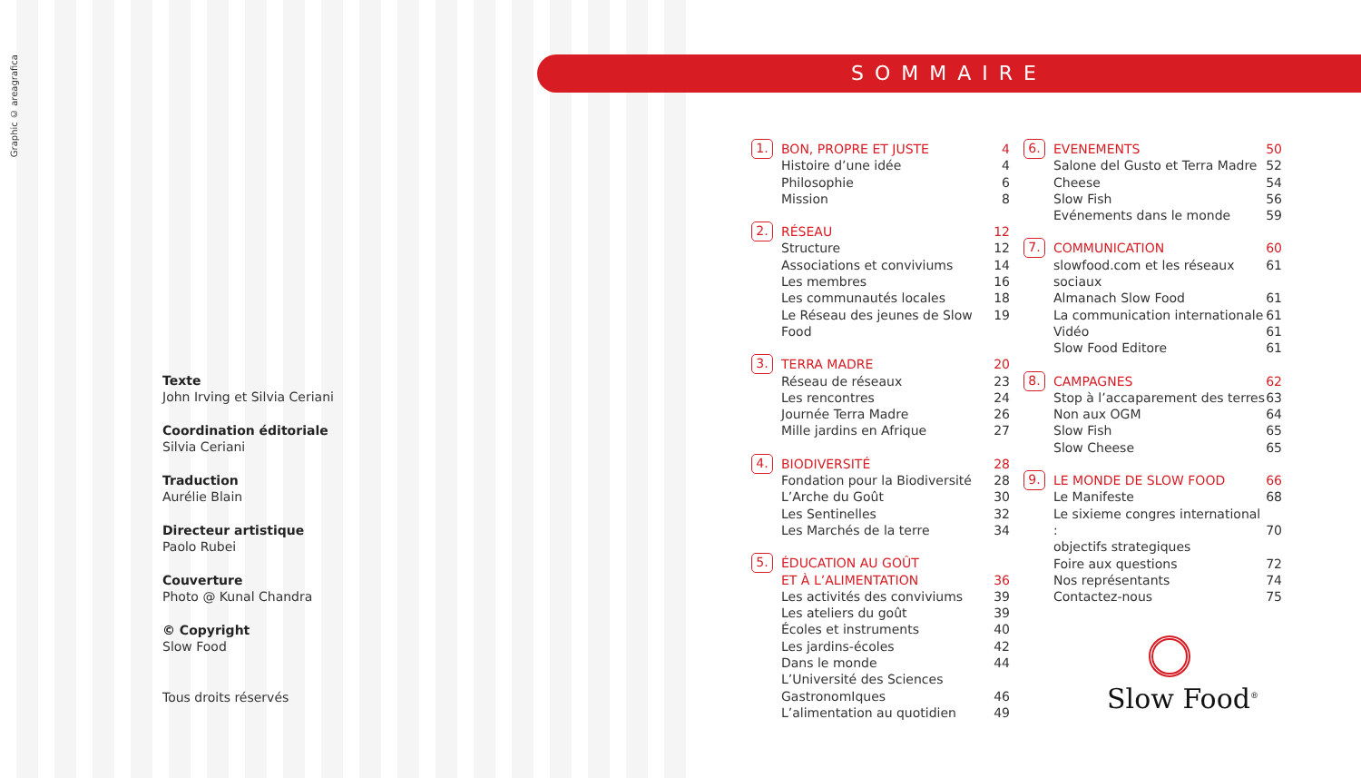Graphic © areagrafica
SOMMAIRE
Texte
John Irving et Silvia Ceriani
Coordination éditoriale
Silvia Ceriani
Traduction
Aurélie Blain
Directeur artistique
Paolo Rubei
Couverture
Photo @ Kunal Chandra
© Copyright
Slow Food
Tous droits réservés
1. BON, PROPRE ET JUSTE 4
Histoire d’une idée 4
Philosophie 6
Mission 8
2. RÉSEAU 12
Structure 12
Associations et conviviums 14
Les membres 16
Les communautés locales 18
Le Réseau des jeunes de Slow Food 19
3. TERRA MADRE 20
Réseau de réseaux 23
Les rencontres 24
Journée Terra Madre 26
Mille jardins en Afrique 27
4. BIODIVERSITÉ 28
Fondation pour la Biodiversité 28
L’Arche du Goût 30
Les Sentinelles 32
Les Marchés de la terre 34
5. ÉDUCATION AU GOÛT
ET À L’ALIMENTATION
36
Les activités des conviviums 39
Les ateliers du goût 39
Écoles et instruments 40
Les jardins-écoles 42
Dans le monde 44
L’Université des Sciences
GastronomIques
46
L’alimentation au quotidien 49
6. EVENEMENTS 50
Salone del Gusto et Terra Madre 52
Cheese 54
Slow Fish 56
Evénements dans le monde 59
7. COMMUNICATION 60
slowfood.com et les réseaux sociaux 61
Almanach Slow Food 61
La communication internationale 61
Vidéo 61
Slow Food Editore 61
8. CAMPAGNES 62
Stop à l’accaparement des terres 63
Non aux OGM 64
Slow Fish 65
Slow Cheese 65
9. LE MONDE DE SLOW FOOD 66
Le Manifeste 68
Le sixieme congres international :
objectifs strategiques
70
Foire aux questions 72
Nos représentants 74
Contactez-nous 75
Slow Food<sup>®</sup>